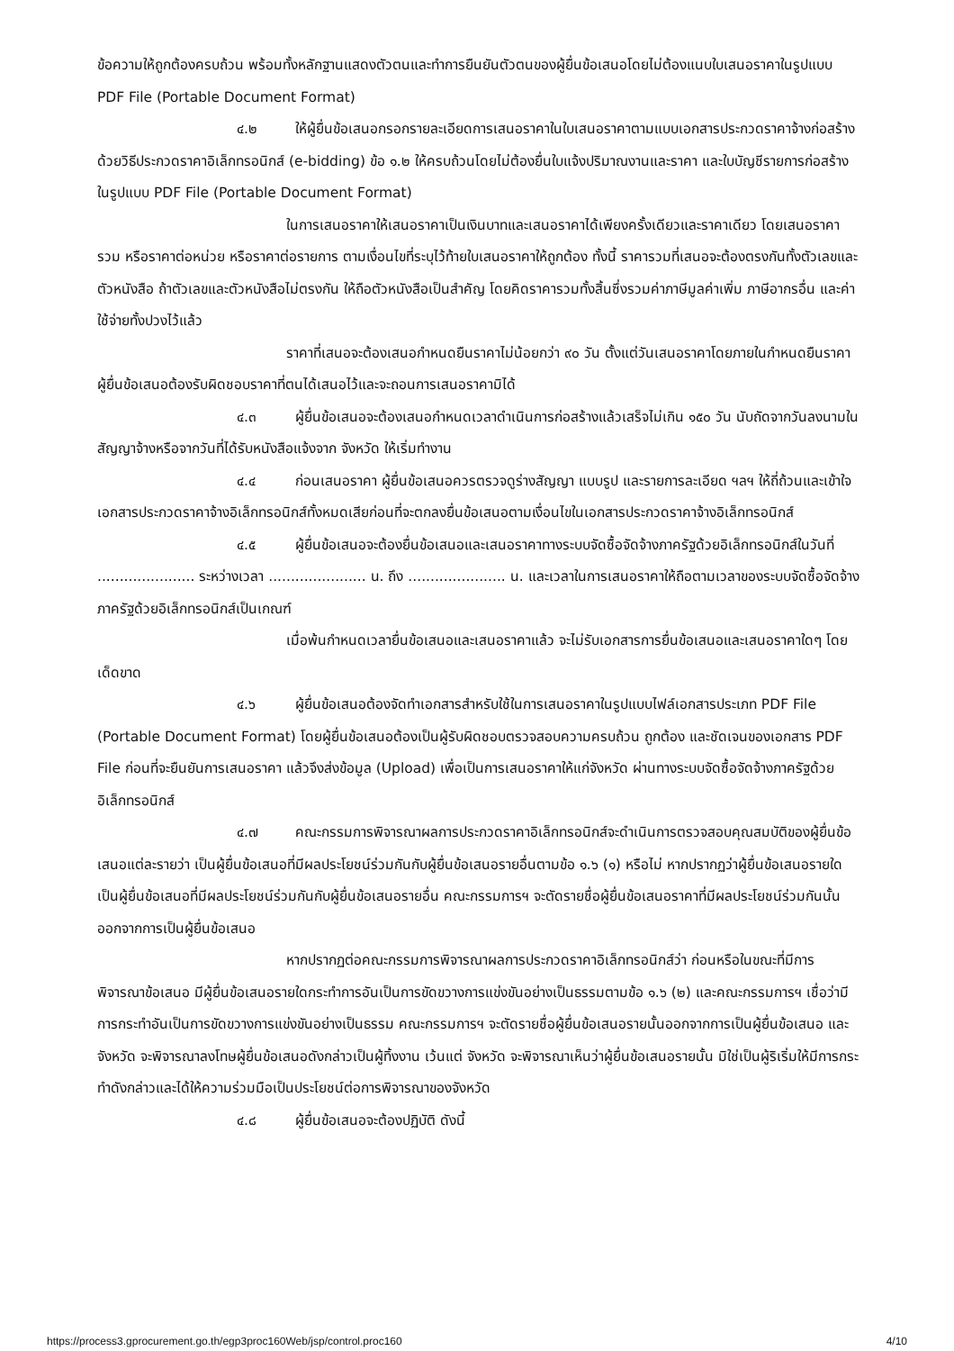ข้อความให้ถูกต้องครบถ้วน พร้อมทั้งหลักฐานแสดงตัวตนและทำการยืนยันตัวตนของผู้ยื่นข้อเสนอโดยไม่ต้องแนบใบเสนอราคาในรูปแบบ PDF File (Portable Document Format)
๔.๒ ให้ผู้ยื่นข้อเสนอกรอกรายละเอียดการเสนอราคาในใบเสนอราคาตามแบบเอกสารประกวดราคาจ้างก่อสร้างด้วยวิธีประกวดราคาอิเล็กทรอนิกส์ (e-bidding) ข้อ ๑.๒ ให้ครบถ้วนโดยไม่ต้องยื่นใบแจ้งปริมาณงานและราคา และใบบัญชีรายการก่อสร้างในรูปแบบ PDF File (Portable Document Format)
ในการเสนอราคาให้เสนอราคาเป็นเงินบาทและเสนอราคาได้เพียงครั้งเดียวและราคาเดียว โดยเสนอราคารวม หรือราคาต่อหน่วย หรือราคาต่อรายการ ตามเงื่อนไขที่ระบุไว้ท้ายใบเสนอราคาให้ถูกต้อง ทั้งนี้ ราคารวมที่เสนอจะต้องตรงกันทั้งตัวเลขและตัวหนังสือ ถ้าตัวเลขและตัวหนังสือไม่ตรงกัน ให้ถือตัวหนังสือเป็นสำคัญ โดยคิดราคารวมทั้งสิ้นซึ่งรวมค่าภาษีมูลค่าเพิ่ม ภาษีอากรอื่น และค่าใช้จ่ายทั้งปวงไว้แล้ว
ราคาที่เสนอจะต้องเสนอกำหนดยืนราคาไม่น้อยกว่า ๙๐ วัน ตั้งแต่วันเสนอราคาโดยภายในกำหนดยืนราคา ผู้ยื่นข้อเสนอต้องรับผิดชอบราคาที่ตนได้เสนอไว้และจะถอนการเสนอราคามิได้
๔.๓ ผู้ยื่นข้อเสนอจะต้องเสนอกำหนดเวลาดำเนินการก่อสร้างแล้วเสร็จไม่เกิน ๑๕๐ วัน นับถัดจากวันลงนามในสัญญาจ้างหรือจากวันที่ได้รับหนังสือแจ้งจาก จังหวัด ให้เริ่มทำงาน
๔.๔ ก่อนเสนอราคา ผู้ยื่นข้อเสนอควรตรวจดูร่างสัญญา แบบรูป และรายการละเอียด ฯลฯ ให้ถี่ถ้วนและเข้าใจเอกสารประกวดราคาจ้างอิเล็กทรอนิกส์ทั้งหมดเสียก่อนที่จะตกลงยื่นข้อเสนอตามเงื่อนไขในเอกสารประกวดราคาจ้างอิเล็กทรอนิกส์
๔.๕ ผู้ยื่นข้อเสนอจะต้องยื่นข้อเสนอและเสนอราคาทางระบบจัดซื้อจัดจ้างภาครัฐด้วยอิเล็กทรอนิกส์ในวันที่ ...................... ระหว่างเวลา ...................... น. ถึง ...................... น. และเวลาในการเสนอราคาให้ถือตามเวลาของระบบจัดซื้อจัดจ้างภาครัฐด้วยอิเล็กทรอนิกส์เป็นเกณฑ์
เมื่อพ้นกำหนดเวลายื่นข้อเสนอและเสนอราคาแล้ว จะไม่รับเอกสารการยื่นข้อเสนอและเสนอราคาใดๆ โดยเด็ดขาด
๔.๖ ผู้ยื่นข้อเสนอต้องจัดทำเอกสารสำหรับใช้ในการเสนอราคาในรูปแบบไฟล์เอกสารประเภท PDF File (Portable Document Format) โดยผู้ยื่นข้อเสนอต้องเป็นผู้รับผิดชอบตรวจสอบความครบถ้วน ถูกต้อง และชัดเจนของเอกสาร PDF File ก่อนที่จะยืนยันการเสนอราคา แล้วจึงส่งข้อมูล (Upload) เพื่อเป็นการเสนอราคาให้แก่จังหวัด ผ่านทางระบบจัดซื้อจัดจ้างภาครัฐด้วยอิเล็กทรอนิกส์
๔.๗ คณะกรรมการพิจารณาผลการประกวดราคาอิเล็กทรอนิกส์จะดำเนินการตรวจสอบคุณสมบัติของผู้ยื่นข้อเสนอแต่ละรายว่า เป็นผู้ยื่นข้อเสนอที่มีผลประโยชน์ร่วมกันกับผู้ยื่นข้อเสนอรายอื่นตามข้อ ๑.๖ (๑) หรือไม่ หากปรากฏว่าผู้ยื่นข้อเสนอรายใดเป็นผู้ยื่นข้อเสนอที่มีผลประโยชน์ร่วมกันกับผู้ยื่นข้อเสนอรายอื่น คณะกรรมการฯ จะตัดรายชื่อผู้ยื่นข้อเสนอราคาที่มีผลประโยชน์ร่วมกันนั้นออกจากการเป็นผู้ยื่นข้อเสนอ
หากปรากฏต่อคณะกรรมการพิจารณาผลการประกวดราคาอิเล็กทรอนิกส์ว่า ก่อนหรือในขณะที่มีการพิจารณาข้อเสนอ มีผู้ยื่นข้อเสนอรายใดกระทำการอันเป็นการขัดขวางการแข่งขันอย่างเป็นธรรมตามข้อ ๑.๖ (๒) และคณะกรรมการฯ เชื่อว่ามีการกระทำอันเป็นการขัดขวางการแข่งขันอย่างเป็นธรรม คณะกรรมการฯ จะตัดรายชื่อผู้ยื่นข้อเสนอรายนั้นออกจากการเป็นผู้ยื่นข้อเสนอ และจังหวัด จะพิจารณาลงโทษผู้ยื่นข้อเสนอดังกล่าวเป็นผู้ทิ้งงาน เว้นแต่ จังหวัด จะพิจารณาเห็นว่าผู้ยื่นข้อเสนอรายนั้น มิใช่เป็นผู้ริเริ่มให้มีการกระทำดังกล่าวและได้ให้ความร่วมมือเป็นประโยชน์ต่อการพิจารณาของจังหวัด
๔.๘ ผู้ยื่นข้อเสนอจะต้องปฏิบัติ ดังนี้
https://process3.gprocurement.go.th/egp3proc160Web/jsp/control.proc160 4/10